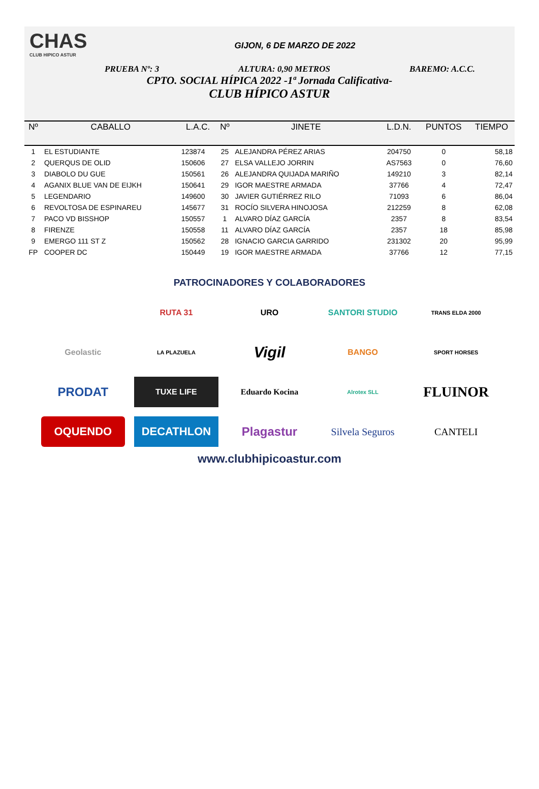CHAS
CLUB HIPICO ASTUR
GIJON, 6 DE MARZO DE 2022
PRUEBA Nº: 3 ALTURA: 0,90 METROS BAREMO: A.C.C.
CPTO. SOCIAL HÍPICA 2022 -1ª Jornada Calificativa-
CLUB HÍPICO ASTUR
| Nº | CABALLO | L.A.C. | Nº | JINETE | L.D.N. | PUNTOS | TIEMPO |
| --- | --- | --- | --- | --- | --- | --- | --- |
| 1 | EL ESTUDIANTE | 123874 | 25 | ALEJANDRA PÉREZ ARIAS | 204750 | 0 | 58,18 |
| 2 | QUERQUS DE OLID | 150606 | 27 | ELSA VALLEJO JORRIN | AS7563 | 0 | 76,60 |
| 3 | DIABOLO DU GUE | 150561 | 26 | ALEJANDRA QUIJADA MARIÑO | 149210 | 3 | 82,14 |
| 4 | AGANIX BLUE VAN DE EIJKH | 150641 | 29 | IGOR MAESTRE ARMADA | 37766 | 4 | 72,47 |
| 5 | LEGENDARIO | 149600 | 30 | JAVIER GUTIÉRREZ RILO | 71093 | 6 | 86,04 |
| 6 | REVOLTOSA DE ESPINAREU | 145677 | 31 | ROCÍO SILVERA HINOJOSA | 212259 | 8 | 62,08 |
| 7 | PACO VD BISSHOP | 150557 | 1 | ALVARO DÍAZ GARCÍA | 2357 | 8 | 83,54 |
| 8 | FIRENZE | 150558 | 11 | ALVARO DÍAZ GARCÍA | 2357 | 18 | 85,98 |
| 9 | EMERGO 111 ST Z | 150562 | 28 | IGNACIO GARCIA GARRIDO | 231302 | 20 | 95,99 |
| FP | COOPER DC | 150449 | 19 | IGOR MAESTRE ARMADA | 37766 | 12 | 77,15 |
PATROCINADORES Y COLABORADORES
RUTA 31
URO
SANTORI STUDIO
TRANS ELDA 2000
Geolastic
LA PLAZUELA
Vigil
BANGO
SPORT HORSES
PRODAT
TUXE LIFE
Eduardo Kocina
Alrotex SLL
FLUINOR
OQUENDO
DECATHLON
Plagastur
Silvela Seguros
CANTELI
www.clubhipicoastur.com